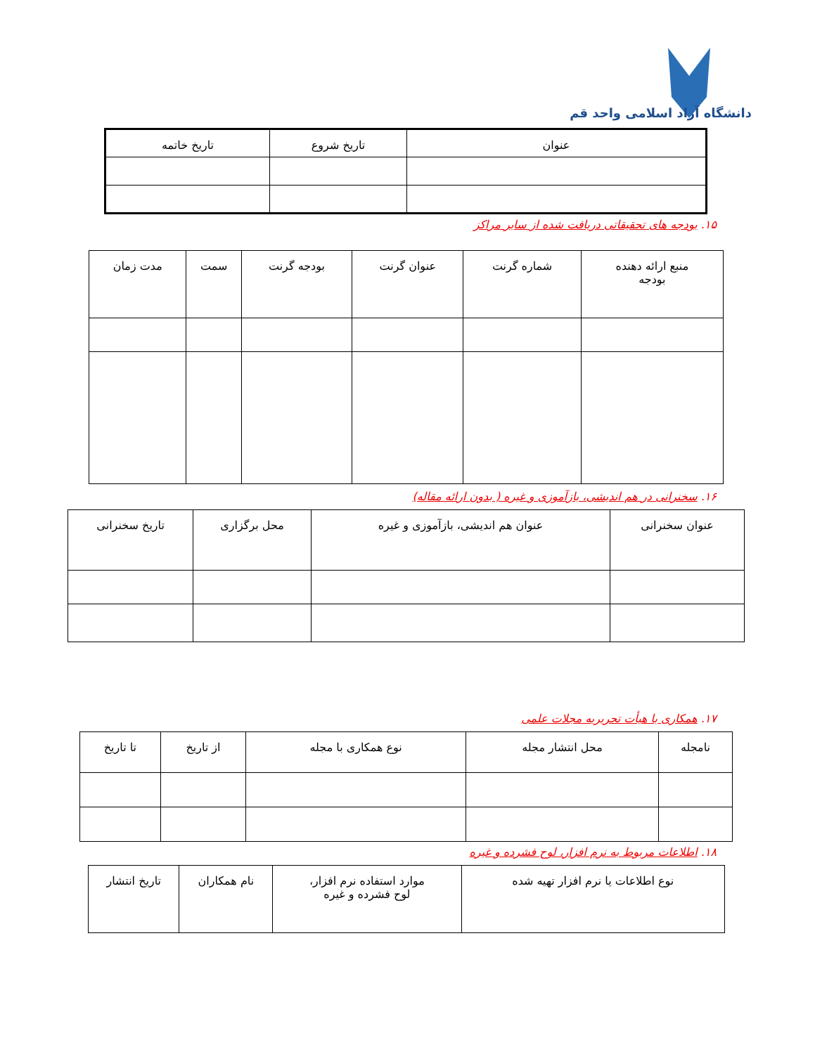دانشگاه آزاد اسلامی واحد قم
| عنوان | تاریخ شروع | تاریخ خاتمه |
| --- | --- | --- |
۱۵. بودجه های تحقیقاتی دریافت شده از سایر مراکز
| منبع ارائه دهنده بودجه | شماره گرنت | عنوان گرنت | بودجه گرنت | سمت | مدت زمان |
| --- | --- | --- | --- | --- | --- |
۱۶. سخنرانی در هم اندیشی، بازآموزی و غیره ( بدون ارائه مقاله)
| عنوان سخنرانی | عنوان هم اندیشی، بازآموزی و غیره | محل برگزاری | تاریخ سخنرانی |
| --- | --- | --- | --- |
۱۷. همکاری با هیأت تحریریه مجلات علمی
| نامجله | محل انتشار مجله | نوع همکاری با مجله | از تاریخ | تا تاریخ |
| --- | --- | --- | --- | --- |
۱۸. اطلاعات مربوط به نرم افزار، لوح فشرده و غیره
| نوع اطلاعات یا نرم افزار تهیه شده | موارد استفاده نرم افزار، لوح فشرده و غیره | نام همکاران | تاریخ انتشار |
| --- | --- | --- | --- |